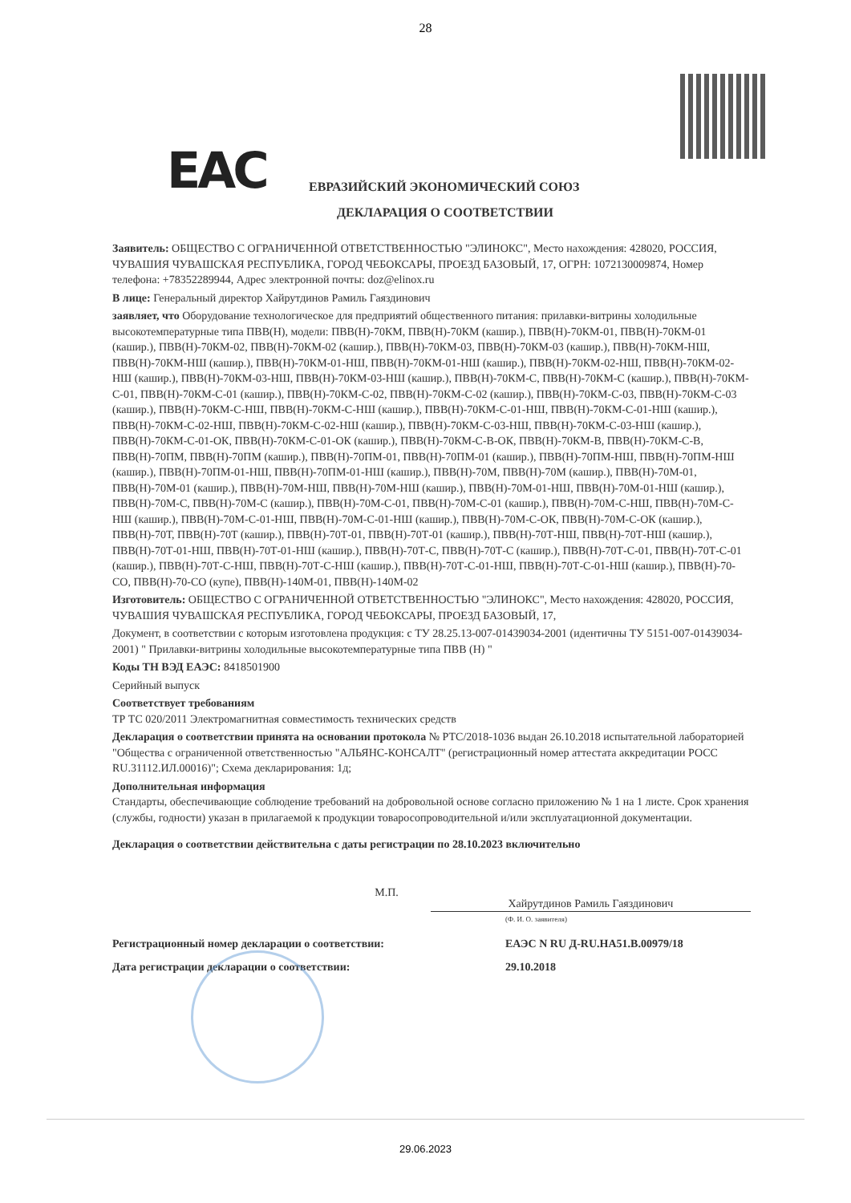28
EAC
ЕВРАЗИЙСКИЙ ЭКОНОМИЧЕСКИЙ СОЮЗ
ДЕКЛАРАЦИЯ О СООТВЕТСТВИИ
Заявитель: ОБЩЕСТВО С ОГРАНИЧЕННОЙ ОТВЕТСТВЕННОСТЬЮ "ЭЛИНОКС", Место нахождения: 428020, РОССИЯ, ЧУВАШИЯ ЧУВАШСКАЯ РЕСПУБЛИКА, ГОРОД ЧЕБОКСАРЫ, ПРОЕЗД БАЗОВЫЙ, 17, ОГРН: 1072130009874, Номер телефона: +78352289944, Адрес электронной почты: doz@elinox.ru
В лице: Генеральный директор Хайрутдинов Рамиль Гаяздинович
заявляет, что Оборудование технологическое для предприятий общественного питания: прилавки-витрины холодильные высокотемпературные типа ПВВ(Н), модели: ПВВ(Н)-70КМ, ПВВ(Н)-70КМ (кашир.), ПВВ(Н)-70КМ-01, ПВВ(Н)-70КМ-01 (кашир.), ПВВ(Н)-70КМ-02, ПВВ(Н)-70КМ-02 (кашир.), ПВВ(Н)-70КМ-03, ПВВ(Н)-70КМ-03 (кашир.), ПВВ(Н)-70КМ-НШ, ПВВ(Н)-70КМ-НШ (кашир.), ПВВ(Н)-70КМ-01-НШ, ПВВ(Н)-70КМ-01-НШ (кашир.), ПВВ(Н)-70КМ-02-НШ, ПВВ(Н)-70КМ-02-НШ (кашир.), ПВВ(Н)-70КМ-03-НШ, ПВВ(Н)-70КМ-03-НШ (кашир.), ПВВ(Н)-70КМ-С, ПВВ(Н)-70КМ-С (кашир.), ПВВ(Н)-70КМ-С-01, ПВВ(Н)-70КМ-С-01 (кашир.), ПВВ(Н)-70КМ-С-02, ПВВ(Н)-70КМ-С-02 (кашир.), ПВВ(Н)-70КМ-С-03, ПВВ(Н)-70КМ-С-03 (кашир.), ПВВ(Н)-70КМ-С-НШ, ПВВ(Н)-70КМ-С-НШ (кашир.), ПВВ(Н)-70КМ-С-01-НШ, ПВВ(Н)-70КМ-С-01-НШ (кашир.), ПВВ(Н)-70КМ-С-02-НШ, ПВВ(Н)-70КМ-С-02-НШ (кашир.), ПВВ(Н)-70КМ-С-03-НШ, ПВВ(Н)-70КМ-С-03-НШ (кашир.), ПВВ(Н)-70КМ-С-01-ОК, ПВВ(Н)-70КМ-С-01-ОК (кашир.), ПВВ(Н)-70КМ-С-В-ОК, ПВВ(Н)-70КМ-В, ПВВ(Н)-70КМ-С-В, ПВВ(Н)-70ПМ, ПВВ(Н)-70ПМ (кашир.), ПВВ(Н)-70ПМ-01, ПВВ(Н)-70ПМ-01 (кашир.), ПВВ(Н)-70ПМ-НШ, ПВВ(Н)-70ПМ-НШ (кашир.), ПВВ(Н)-70ПМ-01-НШ, ПВВ(Н)-70ПМ-01-НШ (кашир.), ПВВ(Н)-70М, ПВВ(Н)-70М (кашир.), ПВВ(Н)-70М-01, ПВВ(Н)-70М-01 (кашир.), ПВВ(Н)-70М-НШ, ПВВ(Н)-70М-НШ (кашир.), ПВВ(Н)-70М-01-НШ, ПВВ(Н)-70М-01-НШ (кашир.), ПВВ(Н)-70М-С, ПВВ(Н)-70М-С (кашир.), ПВВ(Н)-70М-С-01, ПВВ(Н)-70М-С-01 (кашир.), ПВВ(Н)-70М-С-НШ, ПВВ(Н)-70М-С-НШ (кашир.), ПВВ(Н)-70М-С-01-НШ, ПВВ(Н)-70М-С-01-НШ (кашир.), ПВВ(Н)-70М-С-ОК, ПВВ(Н)-70М-С-ОК (кашир.), ПВВ(Н)-70Т, ПВВ(Н)-70Т (кашир.), ПВВ(Н)-70Т-01, ПВВ(Н)-70Т-01 (кашир.), ПВВ(Н)-70Т-НШ, ПВВ(Н)-70Т-НШ (кашир.), ПВВ(Н)-70Т-01-НШ, ПВВ(Н)-70Т-01-НШ (кашир.), ПВВ(Н)-70Т-С, ПВВ(Н)-70Т-С (кашир.), ПВВ(Н)-70Т-С-01, ПВВ(Н)-70Т-С-01 (кашир.), ПВВ(Н)-70Т-С-НШ, ПВВ(Н)-70Т-С-НШ (кашир.), ПВВ(Н)-70Т-С-01-НШ, ПВВ(Н)-70Т-С-01-НШ (кашир.), ПВВ(Н)-70-СО, ПВВ(Н)-70-СО (купе), ПВВ(Н)-140М-01, ПВВ(Н)-140М-02
Изготовитель: ОБЩЕСТВО С ОГРАНИЧЕННОЙ ОТВЕТСТВЕННОСТЬЮ "ЭЛИНОКС", Место нахождения: 428020, РОССИЯ, ЧУВАШИЯ ЧУВАШСКАЯ РЕСПУБЛИКА, ГОРОД ЧЕБОКСАРЫ, ПРОЕЗД БАЗОВЫЙ, 17,
Документ, в соответствии с которым изготовлена продукция: с ТУ 28.25.13-007-01439034-2001 (идентичны ТУ 5151-007-01439034-2001) " Прилавки-витрины холодильные высокотемпературные типа ПВВ (Н) "
Коды ТН ВЭД ЕАЭС: 8418501900
Серийный выпуск
Соответствует требованиям
ТР ТС 020/2011 Электромагнитная совместимость технических средств
Декларация о соответствии принята на основании протокола № РТС/2018-1036 выдан 26.10.2018 испытательной лабораторией "Общества с ограниченной ответственностью "АЛЬЯНС-КОНСАЛТ" (регистрационный номер аттестата аккредитации РОСС RU.31112.ИЛ.00016)"; Схема декларирования: 1д;
Дополнительная информация
Стандарты, обеспечивающие соблюдение требований на добровольной основе согласно приложению № 1 на 1 листе. Срок хранения (службы, годности) указан в прилагаемой к продукции товаросопроводительной и/или эксплуатационной документации.
Декларация о соответствии действительна с даты регистрации по 28.10.2023 включительно
М.П.
Хайрутдинов Рамиль Гаяздинович
(Ф. И. О. заявителя)
Регистрационный номер декларации о соответствии: ЕАЭС N RU Д-RU.НА51.В.00979/18
Дата регистрации декларации о соответствии: 29.10.2018
29.06.2023